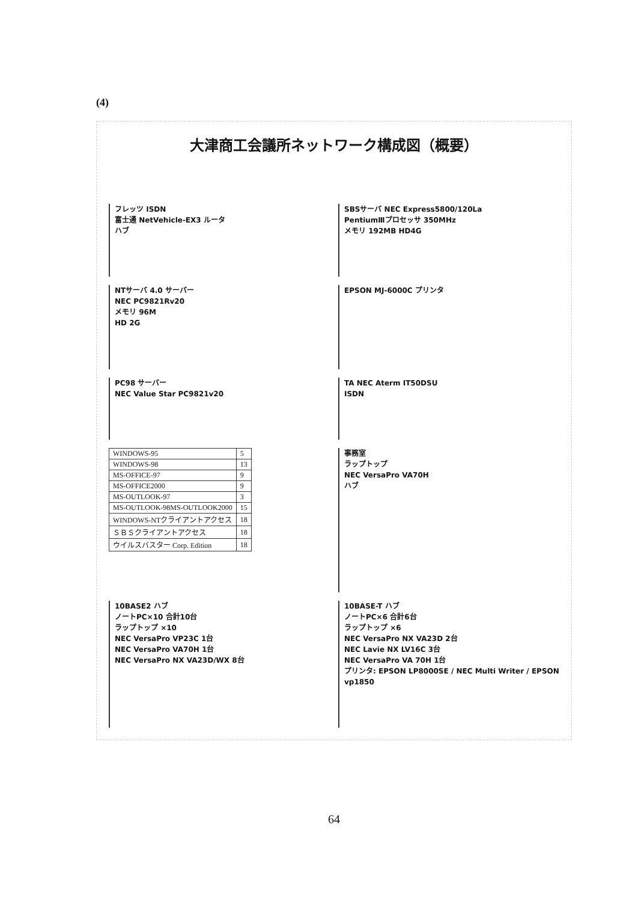(4)
大津商工会議所ネットワーク構成図（概要）
フレッツ ISDN
富士通 NetVehicle-EX3 ルータ
ハブ
SBSサーバ NEC Express5800/120La
PentiumⅢプロセッサ 350MHz
メモリ 192MB HD4G
NTサーバ 4.0 サーバー
NEC PC9821Rv20
メモリ 96M
HD 2G
EPSON MJ-6000C プリンタ
PC98 サーバー
NEC Value Star PC9821v20
TA NEC Aterm IT50DSU
ISDN
| WINDOWS-95 | 5 |
| WINDOWS-98 | 13 |
| MS-OFFICE-97 | 9 |
| MS-OFFICE2000 | 9 |
| MS-OUTLOOK-97 | 3 |
| MS-OUTLOOK-98MS-OUTLOOK2000 | 15 |
| WINDOWS-NTクライアントアクセス | 18 |
| ＳＢＳクライアントアクセス | 18 |
| ウイルスバスター Corp. Edition | 18 |
事務室
ラップトップ
NEC VersaPro VA70H
ハブ
10BASE2 ハブ
ノートPC×10 合計10台
ラップトップ ×10
NEC VersaPro VP23C 1台
NEC VersaPro VA70H 1台
NEC VersaPro NX VA23D/WX 8台
10BASE-T ハブ
ノートPC×6 合計6台
ラップトップ ×6
NEC VersaPro NX VA23D 2台
NEC Lavie NX LV16C 3台
NEC VersaPro VA 70H 1台
プリンタ: EPSON LP8000SE / NEC Multi Writer / EPSON vp1850
64